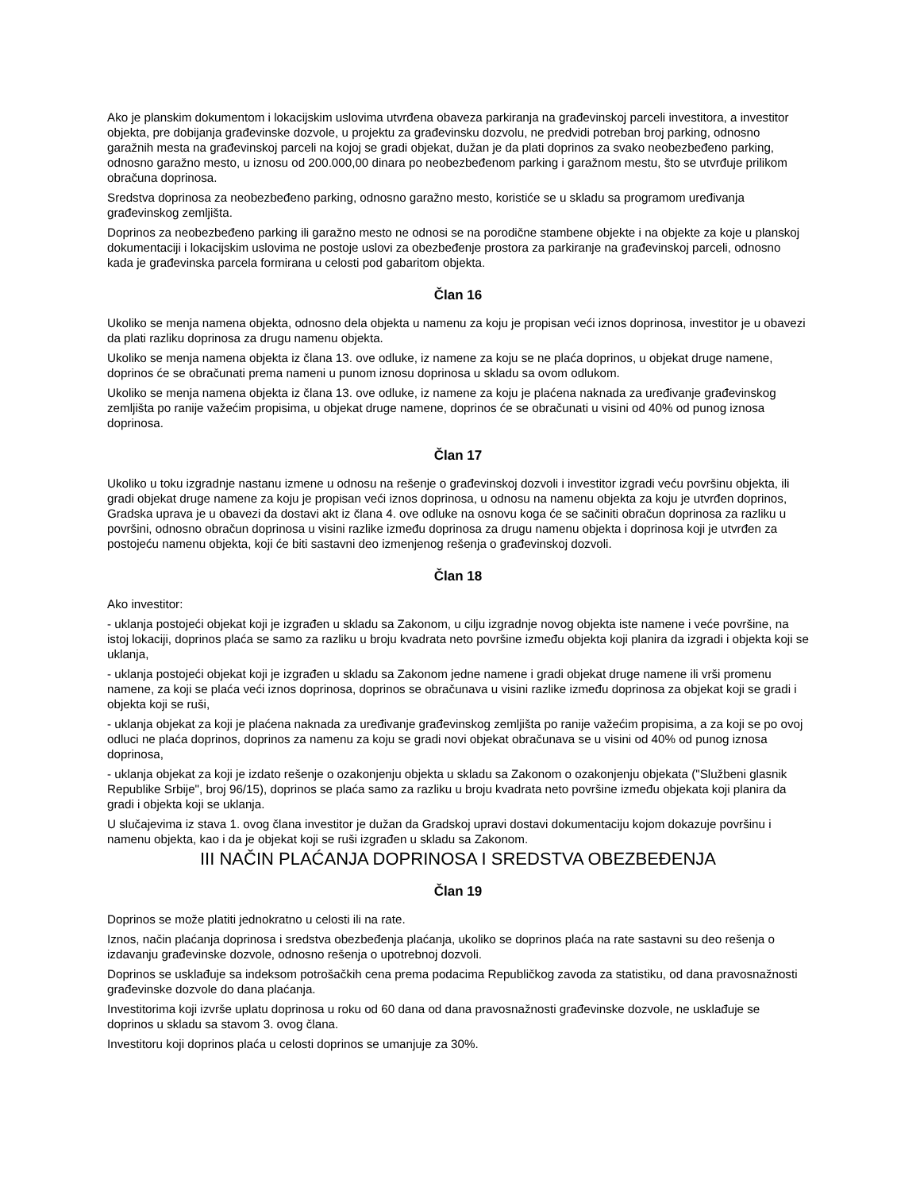Ako je planskim dokumentom i lokacijskim uslovima utvrđena obaveza parkiranja na građevinskoj parceli investitora, a investitor objekta, pre dobijanja građevinske dozvole, u projektu za građevinsku dozvolu, ne predvidi potreban broj parking, odnosno garažnih mesta na građevinskoj parceli na kojoj se gradi objekat, dužan je da plati doprinos za svako neobezbeđeno parking, odnosno garažno mesto, u iznosu od 200.000,00 dinara po neobezbeđenom parking i garažnom mestu, što se utvrđuje prilikom obračuna doprinosa.
Sredstva doprinosa za neobezbeđeno parking, odnosno garažno mesto, koristiće se u skladu sa programom uređivanja građevinskog zemljišta.
Doprinos za neobezbeđeno parking ili garažno mesto ne odnosi se na porodične stambene objekte i na objekte za koje u planskoj dokumentaciji i lokacijskim uslovima ne postoje uslovi za obezbeđenje prostora za parkiranje na građevinskoj parceli, odnosno kada je građevinska parcela formirana u celosti pod gabaritom objekta.
Član 16
Ukoliko se menja namena objekta, odnosno dela objekta u namenu za koju je propisan veći iznos doprinosa, investitor je u obavezi da plati razliku doprinosa za drugu namenu objekta.
Ukoliko se menja namena objekta iz člana 13. ove odluke, iz namene za koju se ne plaća doprinos, u objekat druge namene, doprinos će se obračunati prema nameni u punom iznosu doprinosa u skladu sa ovom odlukom.
Ukoliko se menja namena objekta iz člana 13. ove odluke, iz namene za koju je plaćena naknada za uređivanje građevinskog zemljišta po ranije važećim propisima, u objekat druge namene, doprinos će se obračunati u visini od 40% od punog iznosa doprinosa.
Član 17
Ukoliko u toku izgradnje nastanu izmene u odnosu na rešenje o građevinskoj dozvoli i investitor izgradi veću površinu objekta, ili gradi objekat druge namene za koju je propisan veći iznos doprinosa, u odnosu na namenu objekta za koju je utvrđen doprinos, Gradska uprava je u obavezi da dostavi akt iz člana 4. ove odluke na osnovu koga će se sačiniti obračun doprinosa za razliku u površini, odnosno obračun doprinosa u visini razlike između doprinosa za drugu namenu objekta i doprinosa koji je utvrđen za postojeću namenu objekta, koji će biti sastavni deo izmenjenog rešenja o građevinskoj dozvoli.
Član 18
Ako investitor:
- uklanja postojeći objekat koji je izgrađen u skladu sa Zakonom, u cilju izgradnje novog objekta iste namene i veće površine, na istoj lokaciji, doprinos plaća se samo za razliku u broju kvadrata neto površine između objekta koji planira da izgradi i objekta koji se uklanja,
- uklanja postojeći objekat koji je izgrađen u skladu sa Zakonom jedne namene i gradi objekat druge namene ili vrši promenu namene, za koji se plaća veći iznos doprinosa, doprinos se obračunava u visini razlike između doprinosa za objekat koji se gradi i objekta koji se ruši,
- uklanja objekat za koji je plaćena naknada za uređivanje građevinskog zemljišta po ranije važećim propisima, a za koji se po ovoj odluci ne plaća doprinos, doprinos za namenu za koju se gradi novi objekat obračunava se u visini od 40% od punog iznosa doprinosa,
- uklanja objekat za koji je izdato rešenje o ozakonjenju objekta u skladu sa Zakonom o ozakonjenju objekata ("Službeni glasnik Republike Srbije", broj 96/15), doprinos se plaća samo za razliku u broju kvadrata neto površine između objekata koji planira da gradi i objekta koji se uklanja.
U slučajevima iz stava 1. ovog člana investitor je dužan da Gradskoj upravi dostavi dokumentaciju kojom dokazuje površinu i namenu objekta, kao i da je objekat koji se ruši izgrađen u skladu sa Zakonom.
III NAČIN PLAĆANJA DOPRINOSA I SREDSTVA OBEZBEĐENJA
Član 19
Doprinos se može platiti jednokratno u celosti ili na rate.
Iznos, način plaćanja doprinosa i sredstva obezbeđenja plaćanja, ukoliko se doprinos plaća na rate sastavni su deo rešenja o izdavanju građevinske dozvole, odnosno rešenja o upotrebnoj dozvoli.
Doprinos se usklađuje sa indeksom potrošačkih cena prema podacima Republičkog zavoda za statistiku, od dana pravosnažnosti građevinske dozvole do dana plaćanja.
Investitorima koji izvrše uplatu doprinosa u roku od 60 dana od dana pravosnažnosti građevinske dozvole, ne usklađuje se doprinos u skladu sa stavom 3. ovog člana.
Investitoru koji doprinos plaća u celosti doprinos se umanjuje za 30%.